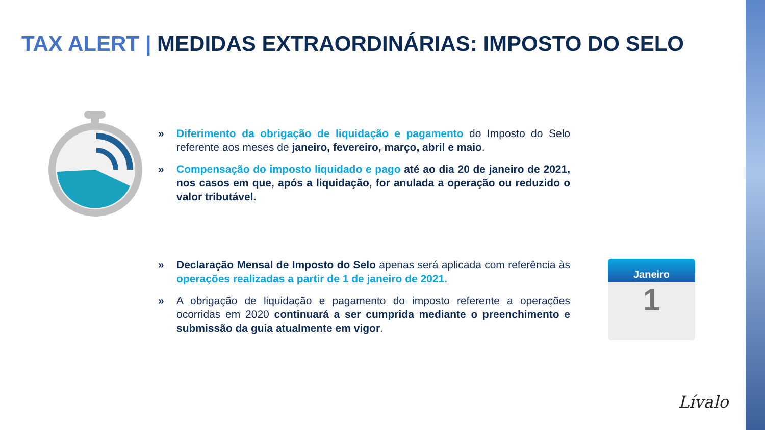TAX ALERT | MEDIDAS EXTRAORDINÁRIAS: IMPOSTO DO SELO
» Diferimento da obrigação de liquidação e pagamento do Imposto do Selo referente aos meses de janeiro, fevereiro, março, abril e maio.
» Compensação do imposto liquidado e pago até ao dia 20 de janeiro de 2021, nos casos em que, após a liquidação, for anulada a operação ou reduzido o valor tributável.
» Declaração Mensal de Imposto do Selo apenas será aplicada com referência às operações realizadas a partir de 1 de janeiro de 2021.
» A obrigação de liquidação e pagamento do imposto referente a operações ocorridas em 2020 continuará a ser cumprida mediante o preenchimento e submissão da guia atualmente em vigor.
Janeiro
1
Lívalo